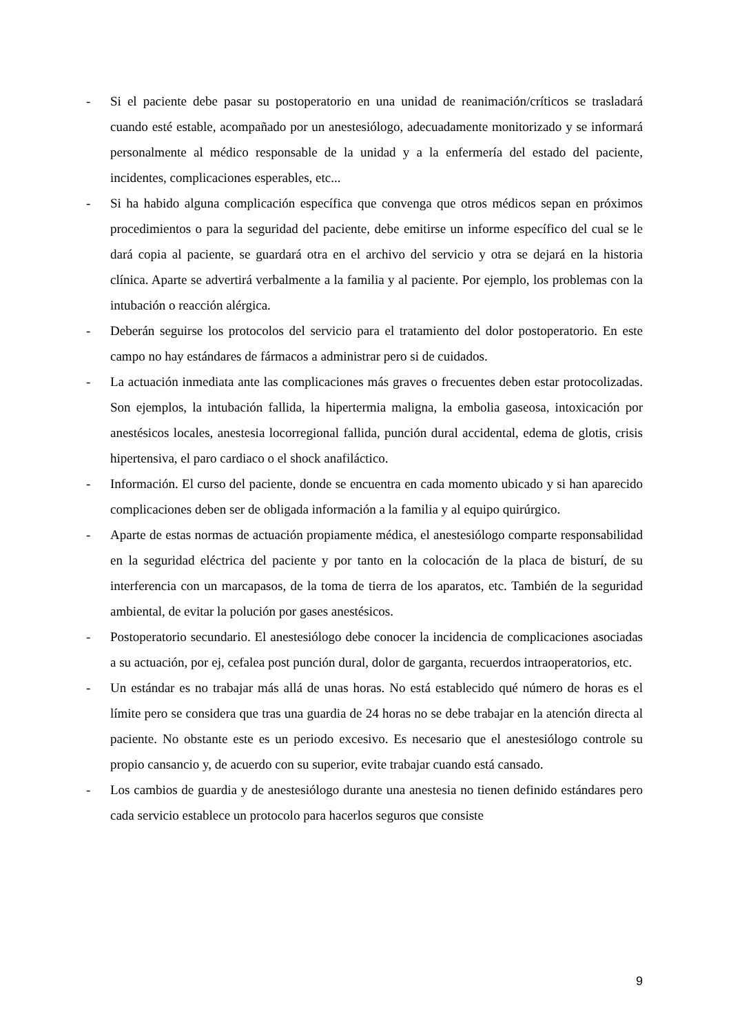- Si el paciente debe pasar su postoperatorio en una unidad de reanimación/críticos se trasladará cuando esté estable, acompañado por un anestesiólogo, adecuadamente monitorizado y se informará personalmente al médico responsable de la unidad y a la enfermería del estado del paciente, incidentes, complicaciones esperables, etc...
- Si ha habido alguna complicación específica que convenga que otros médicos sepan en próximos procedimientos o para la seguridad del paciente, debe emitirse un informe específico del cual se le dará copia al paciente, se guardará otra en el archivo del servicio y otra se dejará en la historia clínica. Aparte se advertirá verbalmente a la familia y al paciente. Por ejemplo, los problemas con la intubación o reacción alérgica.
- Deberán seguirse los protocolos del servicio para el tratamiento del dolor postoperatorio. En este campo no hay estándares de fármacos a administrar pero si de cuidados.
- La actuación inmediata ante las complicaciones más graves o frecuentes deben estar protocolizadas. Son ejemplos, la intubación fallida, la hipertermia maligna, la embolia gaseosa, intoxicación por anestésicos locales, anestesia locorregional fallida, punción dural accidental, edema de glotis, crisis hipertensiva, el paro cardiaco o el shock anafiláctico.
- Información. El curso del paciente, donde se encuentra en cada momento ubicado y si han aparecido complicaciones deben ser de obligada información a la familia y al equipo quirúrgico.
- Aparte de estas normas de actuación propiamente médica, el anestesiólogo comparte responsabilidad en la seguridad eléctrica del paciente y por tanto en la colocación de la placa de bisturí, de su interferencia con un marcapasos, de la toma de tierra de los aparatos, etc. También de la seguridad ambiental, de evitar la polución por gases anestésicos.
- Postoperatorio secundario. El anestesiólogo debe conocer la incidencia de complicaciones asociadas a su actuación, por ej, cefalea post punción dural, dolor de garganta, recuerdos intraoperatorios, etc.
- Un estándar es no trabajar más allá de unas horas. No está establecido qué número de horas es el límite pero se considera que tras una guardia de 24 horas no se debe trabajar en la atención directa al paciente. No obstante este es un periodo excesivo. Es necesario que el anestesiólogo controle su propio cansancio y, de acuerdo con su superior, evite trabajar cuando está cansado.
- Los cambios de guardia y de anestesiólogo durante una anestesia no tienen definido estándares pero cada servicio establece un protocolo para hacerlos seguros que consiste
9